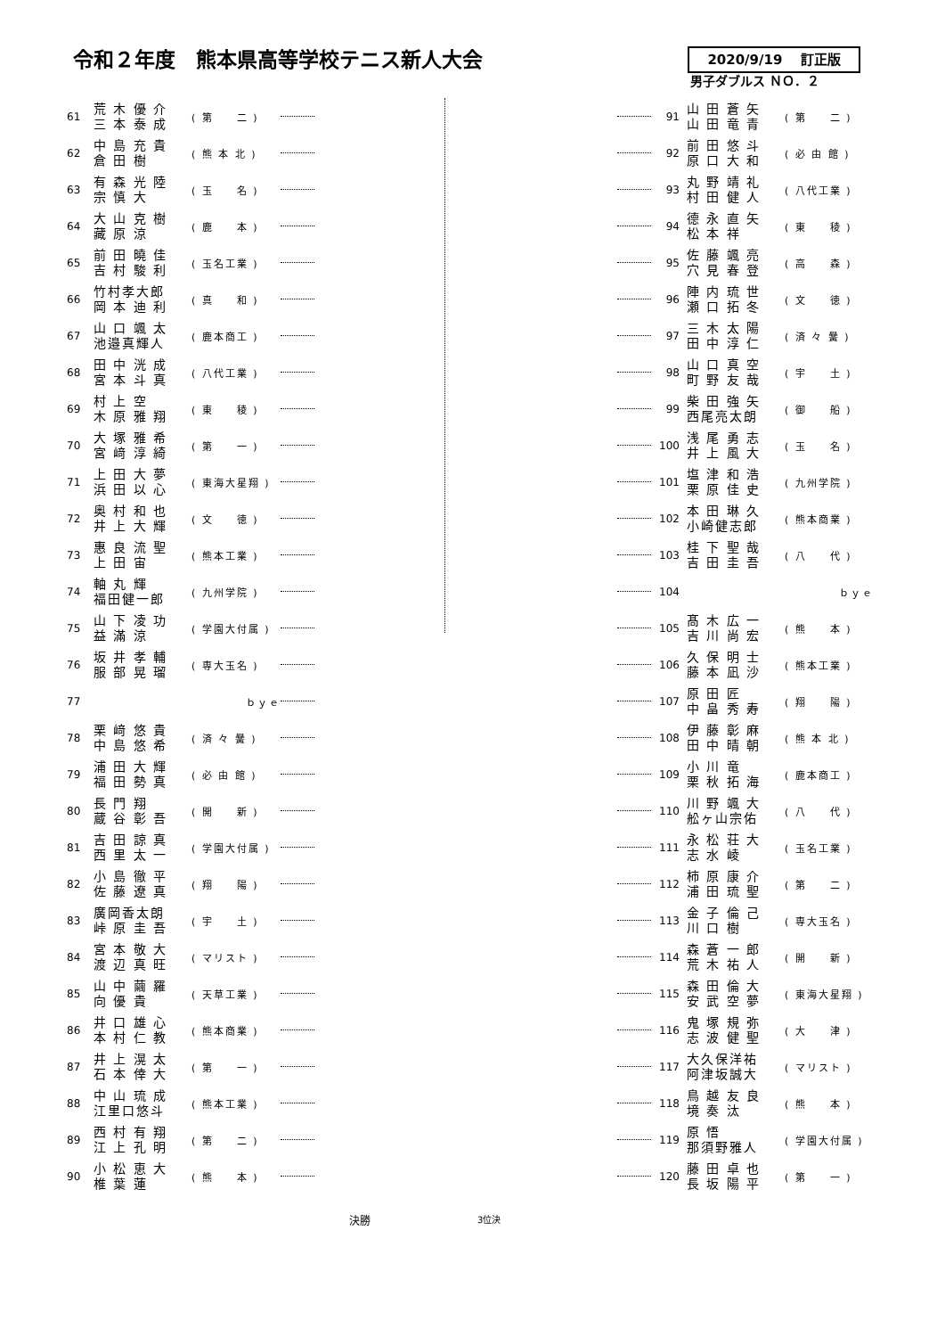令和２年度　熊本県高等学校テニス新人大会
2020/9/19　 訂正版
男子ダブルス ＮＯ．２
| 61 | 荒 木 優 介 三 本 泰 成 | ( 第 二 ) | |
| 62 | 中 島 充 貴 倉 田 樹 | ( 熊 本 北 ) | |
| 63 | 有 森 光 陸 宗 慎 大 | ( 玉 名 ) | |
| 64 | 大 山 克 樹 藏 原 涼 | ( 鹿 本 ) | |
| 65 | 前 田 曉 佳 吉 村 駿 利 | ( 玉名工業 ) | |
| 66 | 竹村孝大郎 岡 本 迪 利 | ( 真 和 ) | |
| 67 | 山 口 颯 太 池邉真輝人 | ( 鹿本商工 ) | |
| 68 | 田 中 洸 成 宮 本 斗 真 | ( 八代工業 ) | |
| 69 | 村 上 空 木 原 雅 翔 | ( 東 稜 ) | |
| 70 | 大 塚 雅 希 宮 﨑 淳 綺 | ( 第 一 ) | |
| 71 | 上 田 大 夢 浜 田 以 心 | ( 東海大星翔 ) | |
| 72 | 奥 村 和 也 井 上 大 輝 | ( 文 徳 ) | |
| 73 | 惠 良 流 聖 上 田 宙 | ( 熊本工業 ) | |
| 74 | 軸 丸 輝 福田健一郎 | ( 九州学院 ) | |
| 75 | 山 下 凌 功 益 滿 涼 | ( 学園大付属 ) | |
| 76 | 坂 井 孝 輔 服 部 晃 瑠 | ( 専大玉名 ) | |
| 77 | | ｂｙｅ | |
| 78 | 栗 﨑 悠 貴 中 島 悠 希 | ( 済 々 黌 ) | |
| 79 | 浦 田 大 輝 福 田 勢 真 | ( 必 由 館 ) | |
| 80 | 長 門 翔 蔵 谷 彰 吾 | ( 開 新 ) | |
| 81 | 吉 田 諒 真 西 里 太 一 | ( 学園大付属 ) | |
| 82 | 小 島 徹 平 佐 藤 遼 真 | ( 翔 陽 ) | |
| 83 | 廣岡香太朗 峠 原 圭 吾 | ( 宇 土 ) | |
| 84 | 宮 本 敬 大 渡 辺 真 旺 | ( マリスト ) | |
| 85 | 山 中 繭 羅 向 優 貴 | ( 天草工業 ) | |
| 86 | 井 口 雄 心 本 村 仁 教 | ( 熊本商業 ) | |
| 87 | 井 上 滉 太 石 本 倖 大 | ( 第 一 ) | |
| 88 | 中 山 琉 成 江里口悠斗 | ( 熊本工業 ) | |
| 89 | 西 村 有 翔 江 上 孔 明 | ( 第 二 ) | |
| 90 | 小 松 恵 大 椎 葉 蓮 | ( 熊 本 ) | |
| | 91 | 山 田 蒼 矢 山 田 竜 青 | ( 第 二 ) |
| | 92 | 前 田 悠 斗 原 口 大 和 | ( 必 由 館 ) |
| | 93 | 丸 野 靖 礼 村 田 健 人 | ( 八代工業 ) |
| | 94 | 德 永 直 矢 松 本 祥 | ( 東 稜 ) |
| | 95 | 佐 藤 颯 亮 穴 見 春 登 | ( 高 森 ) |
| | 96 | 陣 内 琉 世 瀬 口 拓 冬 | ( 文 徳 ) |
| | 97 | 三 木 太 陽 田 中 淳 仁 | ( 済 々 黌 ) |
| | 98 | 山 口 真 空 町 野 友 哉 | ( 宇 土 ) |
| | 99 | 柴 田 強 矢 西尾亮太朗 | ( 御 船 ) |
| | 100 | 浅 尾 勇 志 井 上 風 大 | ( 玉 名 ) |
| | 101 | 塩 津 和 浩 栗 原 佳 史 | ( 九州学院 ) |
| | 102 | 本 田 琳 久 小崎健志郎 | ( 熊本商業 ) |
| | 103 | 桂 下 聖 哉 吉 田 圭 吾 | ( 八 代 ) |
| | 104 | | ｂｙｅ |
| | 105 | 髙 木 広 一 吉 川 尚 宏 | ( 熊 本 ) |
| | 106 | 久 保 明 士 藤 本 凪 沙 | ( 熊本工業 ) |
| | 107 | 原 田 匠 中 畠 秀 寿 | ( 翔 陽 ) |
| | 108 | 伊 藤 彰 麻 田 中 晴 朝 | ( 熊 本 北 ) |
| | 109 | 小 川 竜 栗 秋 拓 海 | ( 鹿本商工 ) |
| | 110 | 川 野 颯 大 舩ヶ山宗佑 | ( 八 代 ) |
| | 111 | 永 松 荘 大 志 水 崚 | ( 玉名工業 ) |
| | 112 | 柿 原 康 介 浦 田 琉 聖 | ( 第 二 ) |
| | 113 | 金 子 倫 己 川 口 樹 | ( 専大玉名 ) |
| | 114 | 森 蒼 一 郎 荒 木 祐 人 | ( 開 新 ) |
| | 115 | 森 田 倫 大 安 武 空 夢 | ( 東海大星翔 ) |
| | 116 | 鬼 塚 規 弥 志 波 健 聖 | ( 大 津 ) |
| | 117 | 大久保洋祐 阿津坂誠大 | ( マリスト ) |
| | 118 | 鳥 越 友 良 境 奏 汰 | ( 熊 本 ) |
| | 119 | 原 悟 那須野雅人 | ( 学園大付属 ) |
| | 120 | 藤 田 卓 也 長 坂 陽 平 | ( 第 一 ) |
決勝 3位決